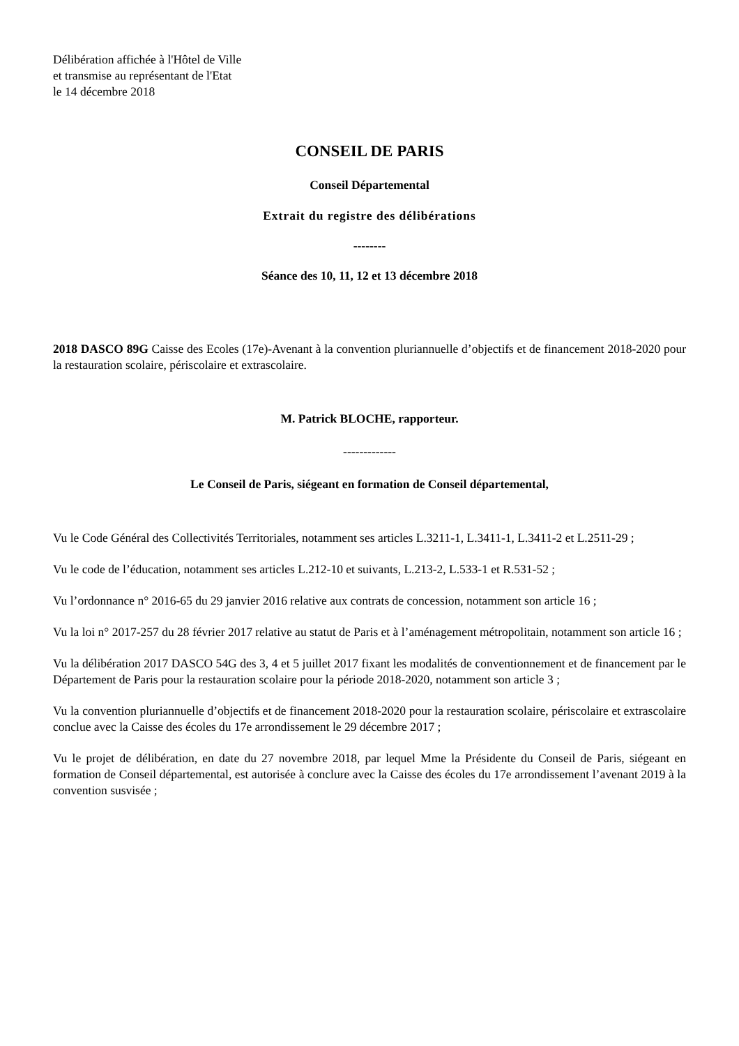Délibération affichée à l'Hôtel de Ville
et transmise au représentant de l'Etat
le 14 décembre 2018
CONSEIL DE PARIS
Conseil Départemental
Extrait du registre des délibérations
--------
Séance des 10, 11, 12 et 13 décembre 2018
2018 DASCO 89G Caisse des Ecoles (17e)-Avenant à la convention pluriannuelle d’objectifs et de financement 2018-2020 pour la restauration scolaire, périscolaire et extrascolaire.
M. Patrick BLOCHE, rapporteur.
-------------
Le Conseil de Paris, siégeant en formation de Conseil départemental,
Vu le Code Général des Collectivités Territoriales, notamment ses articles L.3211-1, L.3411-1, L.3411-2 et L.2511-29 ;
Vu le code de l’éducation, notamment ses articles L.212-10 et suivants, L.213-2, L.533-1 et R.531-52 ;
Vu l’ordonnance n° 2016-65 du 29 janvier 2016 relative aux contrats de concession, notamment son article 16 ;
Vu la loi n° 2017-257 du 28 février 2017 relative au statut de Paris et à l’aménagement métropolitain, notamment son article 16 ;
Vu la délibération 2017 DASCO 54G des 3, 4 et 5 juillet 2017 fixant les modalités de conventionnement et de financement par le Département de Paris pour la restauration scolaire pour la période 2018-2020, notamment son article 3 ;
Vu la convention pluriannuelle d’objectifs et de financement 2018-2020 pour la restauration scolaire, périscolaire et extrascolaire conclue avec la Caisse des écoles du 17e arrondissement le 29 décembre 2017 ;
Vu le projet de délibération, en date du 27 novembre 2018, par lequel Mme la Présidente du Conseil de Paris, siégeant en formation de Conseil départemental, est autorisée à conclure avec la Caisse des écoles du 17e arrondissement l’avenant 2019 à la convention susvisée ;